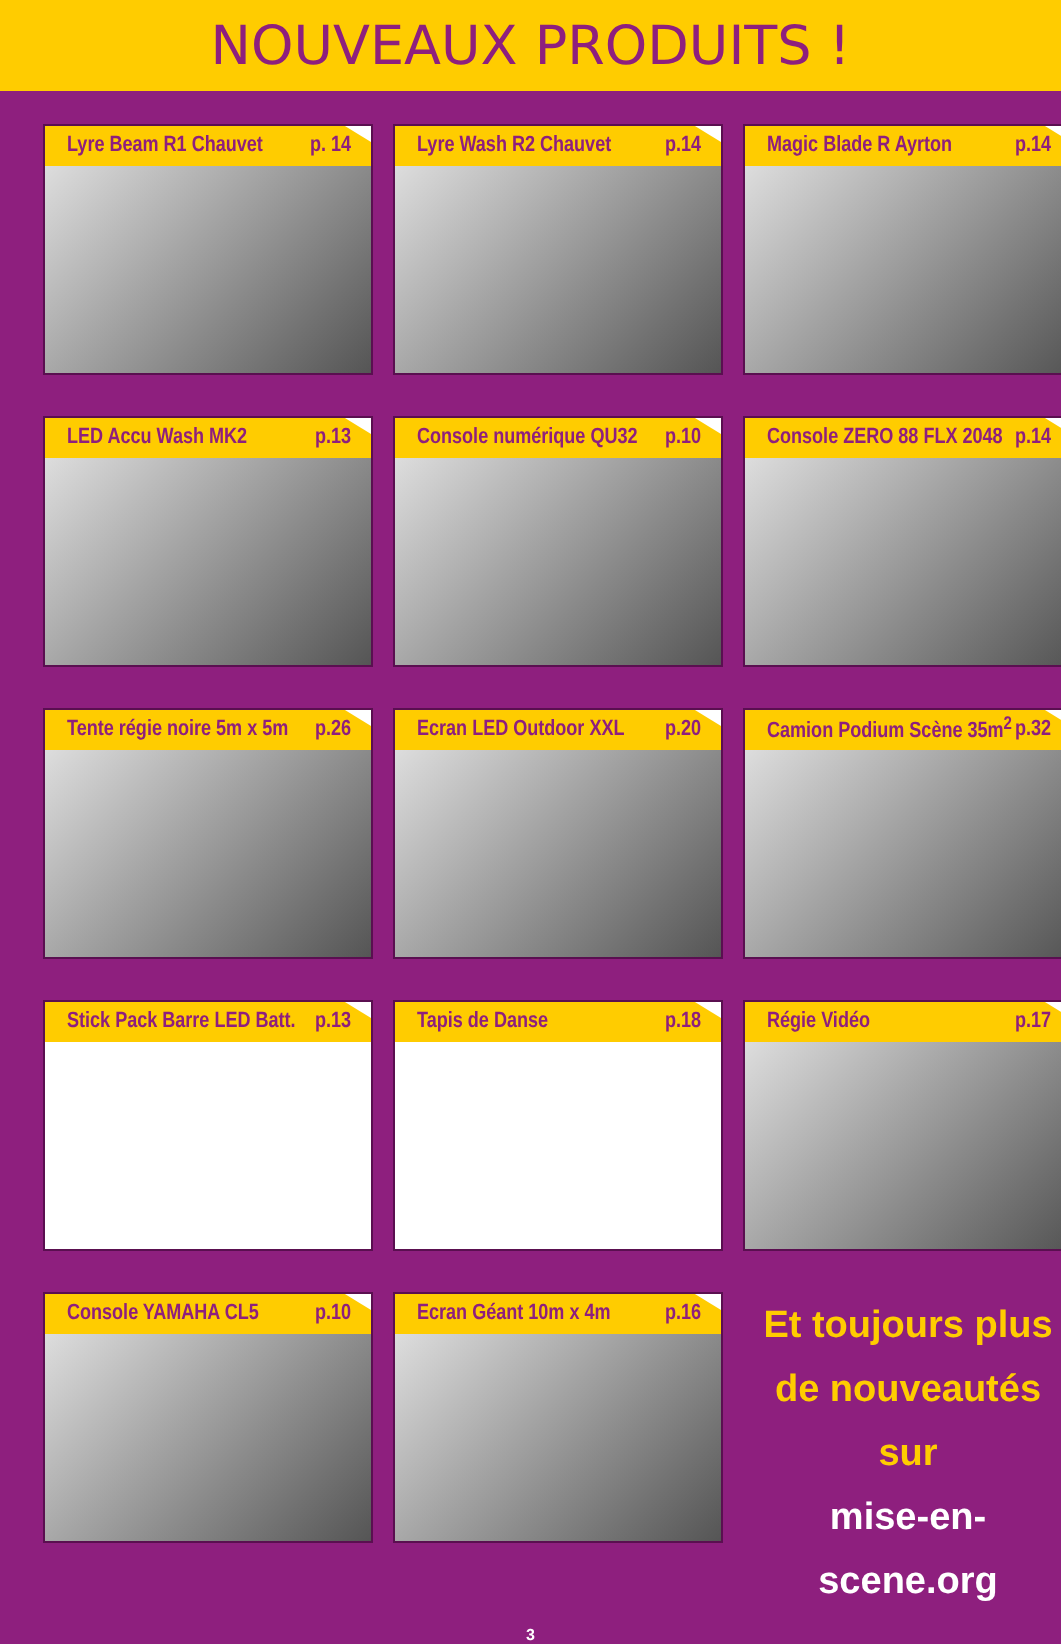NOUVEAUX PRODUITS !
Lyre Beam R1 Chauvet p. 14
Lyre Wash R2 Chauvet p.14
Magic Blade R Ayrton p.14
LED Accu Wash MK2 p.13
Console numérique QU32 p.10
Console ZERO 88 FLX 2048 p.14
Tente régie noire 5m x 5m p.26
Ecran LED Outdoor XXL p.20
Camion Podium Scène 35m<sup>2</sup> p.32
Stick Pack Barre LED Batt. p.13
Tapis de Danse p.18
Régie Vidéo p.17
Console YAMAHA CL5 p.10
Ecran Géant 10m x 4m p.16
Et toujours plus
de nouveautés sur
mise-en-scene.org
3